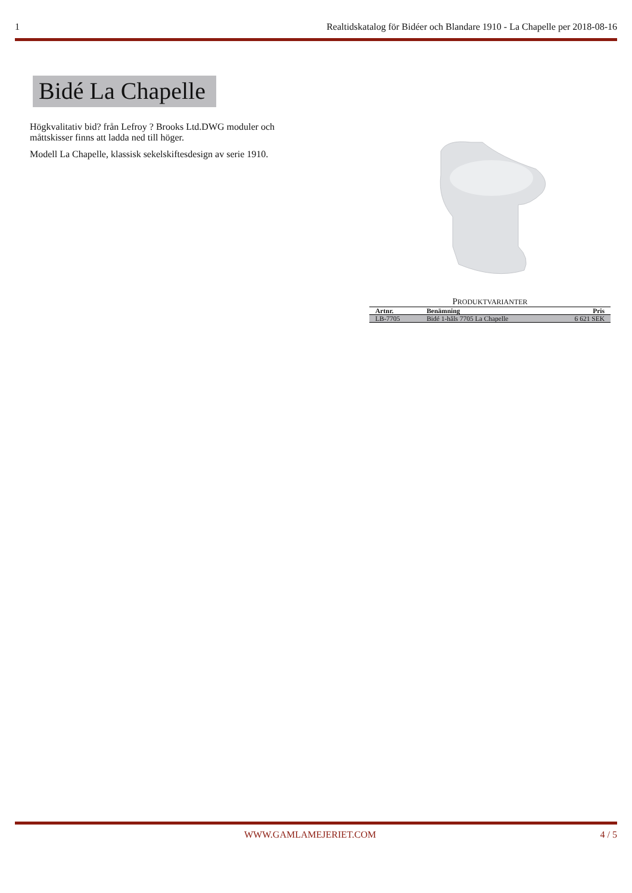1 Realtidskatalog för Bidéer och Blandare 1910 - La Chapelle per 2018-08-16
Bidé La Chapelle
Högkvalitativ bid? från Lefroy ? Brooks Ltd.DWG moduler och måttskisser finns att ladda ned till höger.
Modell La Chapelle, klassisk sekelskiftesdesign av serie 1910.
PRODUKTVARIANTER
| Artnr. | Benämning | Pris |
| --- | --- | --- |
| LB-7705 | Bidé 1-håls 7705 La Chapelle | 6 621 SEK |
WWW.GAMLAMEJERIET.COM 4 / 5